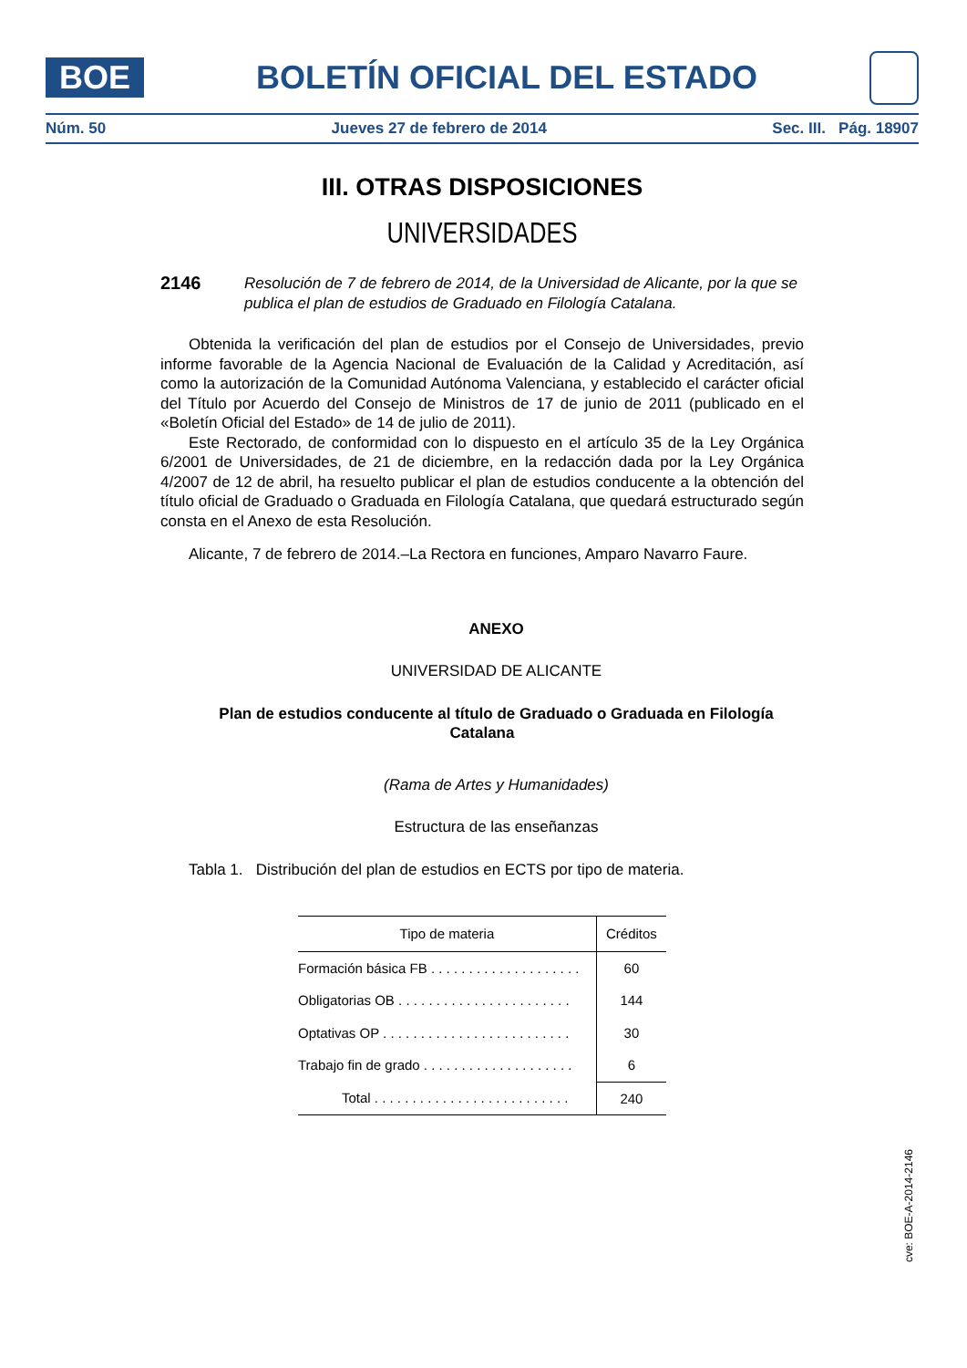BOE
BOLETÍN OFICIAL DEL ESTADO
Núm. 50 Jueves 27 de febrero de 2014 Sec. III. Pág. 18907
III. OTRAS DISPOSICIONES
UNIVERSIDADES
2146 Resolución de 7 de febrero de 2014, de la Universidad de Alicante, por la que se publica el plan de estudios de Graduado en Filología Catalana.
Obtenida la verificación del plan de estudios por el Consejo de Universidades, previo informe favorable de la Agencia Nacional de Evaluación de la Calidad y Acreditación, así como la autorización de la Comunidad Autónoma Valenciana, y establecido el carácter oficial del Título por Acuerdo del Consejo de Ministros de 17 de junio de 2011 (publicado en el «Boletín Oficial del Estado» de 14 de julio de 2011).
Este Rectorado, de conformidad con lo dispuesto en el artículo 35 de la Ley Orgánica 6/2001 de Universidades, de 21 de diciembre, en la redacción dada por la Ley Orgánica 4/2007 de 12 de abril, ha resuelto publicar el plan de estudios conducente a la obtención del título oficial de Graduado o Graduada en Filología Catalana, que quedará estructurado según consta en el Anexo de esta Resolución.
Alicante, 7 de febrero de 2014.–La Rectora en funciones, Amparo Navarro Faure.
ANEXO
UNIVERSIDAD DE ALICANTE
Plan de estudios conducente al título de Graduado o Graduada en Filología Catalana
(Rama de Artes y Humanidades)
Estructura de las enseñanzas
Tabla 1. Distribución del plan de estudios en ECTS por tipo de materia.
| Tipo de materia | Créditos |
| --- | --- |
| Formación básica FB . . . . . . . . . . . . . . . . . . . . | 60 |
| Obligatorias OB . . . . . . . . . . . . . . . . . . . . . . . | 144 |
| Optativas OP . . . . . . . . . . . . . . . . . . . . . . . . . | 30 |
| Trabajo fin de grado . . . . . . . . . . . . . . . . . . . . | 6 |
| Total . . . . . . . . . . . . . . . . . . . . . . . . . . | 240 |
cve: BOE-A-2014-2146